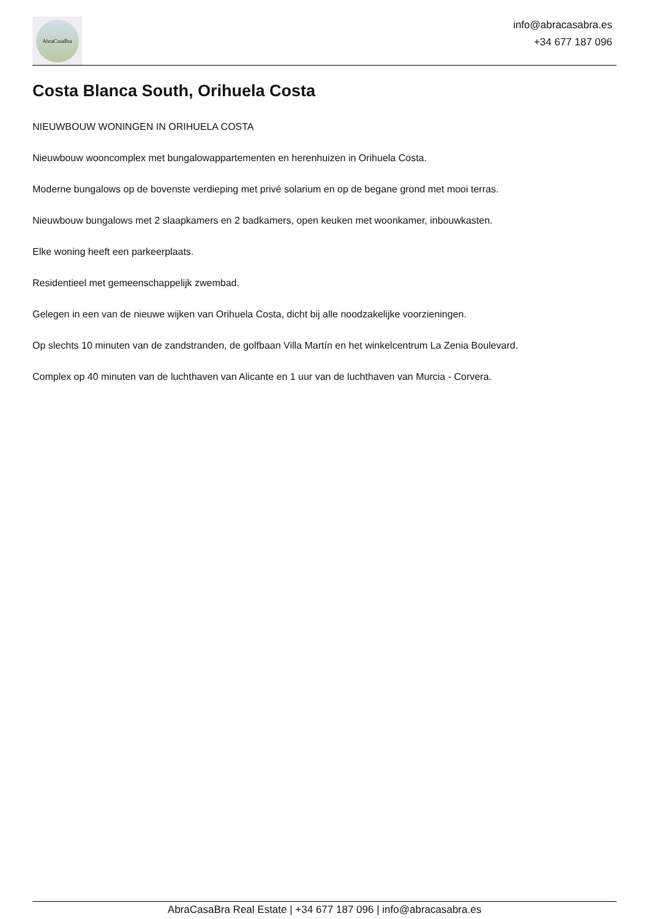AbraCasaBra
info@abracasabra.es
+34 677 187 096
Costa Blanca South, Orihuela Costa
NIEUWBOUW WONINGEN IN ORIHUELA COSTA
Nieuwbouw wooncomplex met bungalowappartementen en herenhuizen in Orihuela Costa.
Moderne bungalows op de bovenste verdieping met privé solarium en op de begane grond met mooi terras.
Nieuwbouw bungalows met 2 slaapkamers en 2 badkamers, open keuken met woonkamer, inbouwkasten.
Elke woning heeft een parkeerplaats.
Residentieel met gemeenschappelijk zwembad.
Gelegen in een van de nieuwe wijken van Orihuela Costa, dicht bij alle noodzakelijke voorzieningen.
Op slechts 10 minuten van de zandstranden, de golfbaan Villa Martín en het winkelcentrum La Zenia Boulevard.
Complex op 40 minuten van de luchthaven van Alicante en 1 uur van de luchthaven van Murcia - Corvera.
AbraCasaBra Real Estate | +34 677 187 096 | info@abracasabra.es